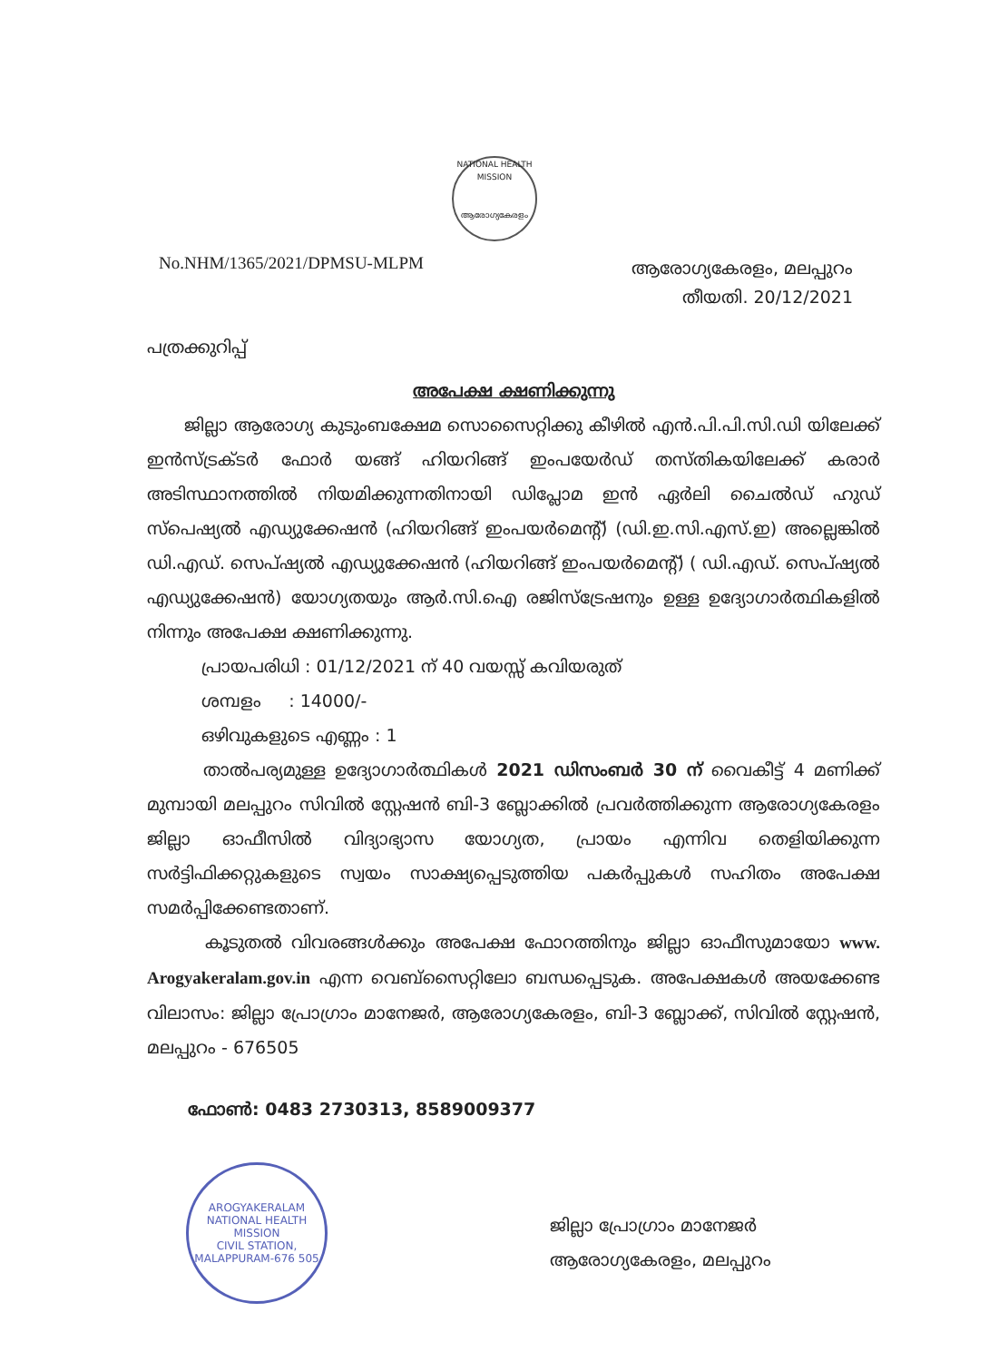NATIONAL HEALTH MISSION
ആരോഗ്യകേരളം
No.NHM/1365/2021/DPMSU-MLPM
ആരോഗ്യകേരളം, മലപ്പുറം
തീയതി. 20/12/2021
പത്രക്കുറിപ്പ്
അപേക്ഷ ക്ഷണിക്കുന്നു
ജില്ലാ ആരോഗ്യ കുടുംബക്ഷേമ സൊസൈറ്റിക്കു കീഴിൽ എൻ.പി.പി.സി.ഡി യിലേക്ക് ഇൻസ്ട്രക്ടർ ഫോർ യങ്ങ് ഹിയറിങ്ങ് ഇംപയേർഡ് തസ്തികയിലേക്ക് കരാർ അടിസ്ഥാനത്തിൽ നിയമിക്കുന്നതിനായി ഡിപ്ലോമ ഇൻ ഏർലി ചൈൽഡ് ഹുഡ് സ്പെഷ്യൽ എഡ്യുക്കേഷൻ (ഹിയറിങ്ങ് ഇംപയർമെന്റ്) (ഡി.ഇ.സി.എസ്.ഇ) അല്ലെങ്കിൽ ഡി.എഡ്. സെപ്ഷ്യൽ എഡ്യുക്കേഷൻ (ഹിയറിങ്ങ് ഇംപയർമെന്റ്) ( ഡി.എഡ്. സെപ്ഷ്യൽ എഡ്യുക്കേഷൻ) യോഗ്യതയും ആർ.സി.ഐ രജിസ്ട്രേഷനും ഉള്ള ഉദ്യോഗാർത്ഥികളിൽ നിന്നും അപേക്ഷ ക്ഷണിക്കുന്നു.
പ്രായപരിധി : 01/12/2021 ന് 40 വയസ്സ് കവിയരുത്
ശമ്പളം : 14000/-
ഒഴിവുകളുടെ എണ്ണം : 1
താൽപര്യമുള്ള ഉദ്യോഗാർത്ഥികൾ 2021 ഡിസംബർ 30 ന് വൈകീട്ട് 4 മണിക്ക് മുമ്പായി മലപ്പുറം സിവിൽ സ്റ്റേഷൻ ബി-3 ബ്ലോക്കിൽ പ്രവർത്തിക്കുന്ന ആരോഗ്യകേരളം ജില്ലാ ഓഫീസിൽ വിദ്യാഭ്യാസ യോഗ്യത, പ്രായം എന്നിവ തെളിയിക്കുന്ന സർട്ടിഫിക്കറ്റുകളുടെ സ്വയം സാക്ഷ്യപ്പെടുത്തിയ പകർപ്പുകൾ സഹിതം അപേക്ഷ സമർപ്പിക്കേണ്ടതാണ്.
കൂടുതൽ വിവരങ്ങൾക്കും അപേക്ഷ ഫോറത്തിനും ജില്ലാ ഓഫീസുമായോ www. Arogyakeralam.gov.in എന്ന വെബ്സൈറ്റിലോ ബന്ധപ്പെടുക. അപേക്ഷകൾ അയക്കേണ്ട വിലാസം: ജില്ലാ പ്രോഗ്രാം മാനേജർ, ആരോഗ്യകേരളം, ബി-3 ബ്ലോക്ക്, സിവിൽ സ്റ്റേഷൻ, മലപ്പുറം - 676505
ഫോൺ: 0483 2730313, 8589009377
AROGYAKERALAM
NATIONAL HEALTH MISSION
CIVIL STATION, MALAPPURAM-676 505
ജില്ലാ പ്രോഗ്രാം മാനേജർ
ആരോഗ്യകേരളം, മലപ്പുറം